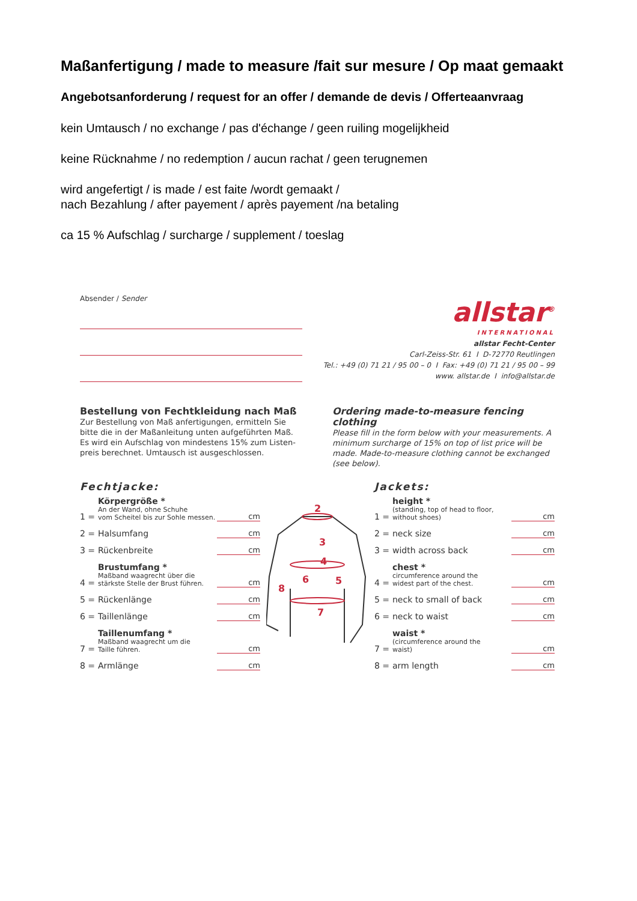Maßanfertigung / made to measure /fait sur mesure / Op maat gemaakt
Angebotsanforderung / request for an offer / demande de devis / Offerteaanvraag
kein Umtausch / no exchange / pas d'échange / geen ruiling mogelijkheid
keine Rücknahme / no redemption / aucun rachat / geen terugnemen
wird angefertigt / is made / est faite /wordt gemaakt /
nach Bezahlung / after payement / après payement /na betaling
ca 15 % Aufschlag / surcharge / supplement / toeslag
Absender / Sender
allstar<sup>®</sup>
INTERNATIONAL
allstar Fecht-Center
Carl-Zeiss-Str. 61 I D-72770 Reutlingen
Tel.: +49 (0) 71 21 / 95 00 – 0 I Fax: +49 (0) 71 21 / 95 00 – 99
www. allstar.de I info@allstar.de
Bestellung von Fechtkleidung nach Maß
Zur Bestellung von Maß anfertigungen, ermitteln Sie bitte die in der Maßanleitung unten aufgeführten Maß. Es wird ein Aufschlag von mindestens 15% zum Listen-preis berechnet. Umtausch ist ausgeschlossen.
Ordering made-to-measure fencing clothing
Please fill in the form below with your measurements. A minimum surcharge of 15% on top of list price will be made. Made-to-measure clothing cannot be exchanged (see below).
Fechtjacke:
1 = Körpergröße *
An der Wand, ohne Schuhe
vom Scheitel bis zur Sohle messen. cm
2 = Halsumfang cm
3 = Rückenbreite cm
4 = Brustumfang *
Maßband waagrecht über die
stärkste Stelle der Brust führen. cm
5 = Rückenlänge cm
6 = Taillenlänge cm
7 = Taillenumfang *
Maßband waagrecht um die
Taille führen. cm
8 = Armlänge cm
2
3
4
5
6
7
8
Jackets:
1 = height *
(standing, top of head to floor,
without shoes) cm
2 = neck size cm
3 = width across back cm
4 = chest *
circumference around the
widest part of the chest. cm
5 = neck to small of back cm
6 = neck to waist cm
7 = waist *
(circumference around the
waist) cm
8 = arm length cm